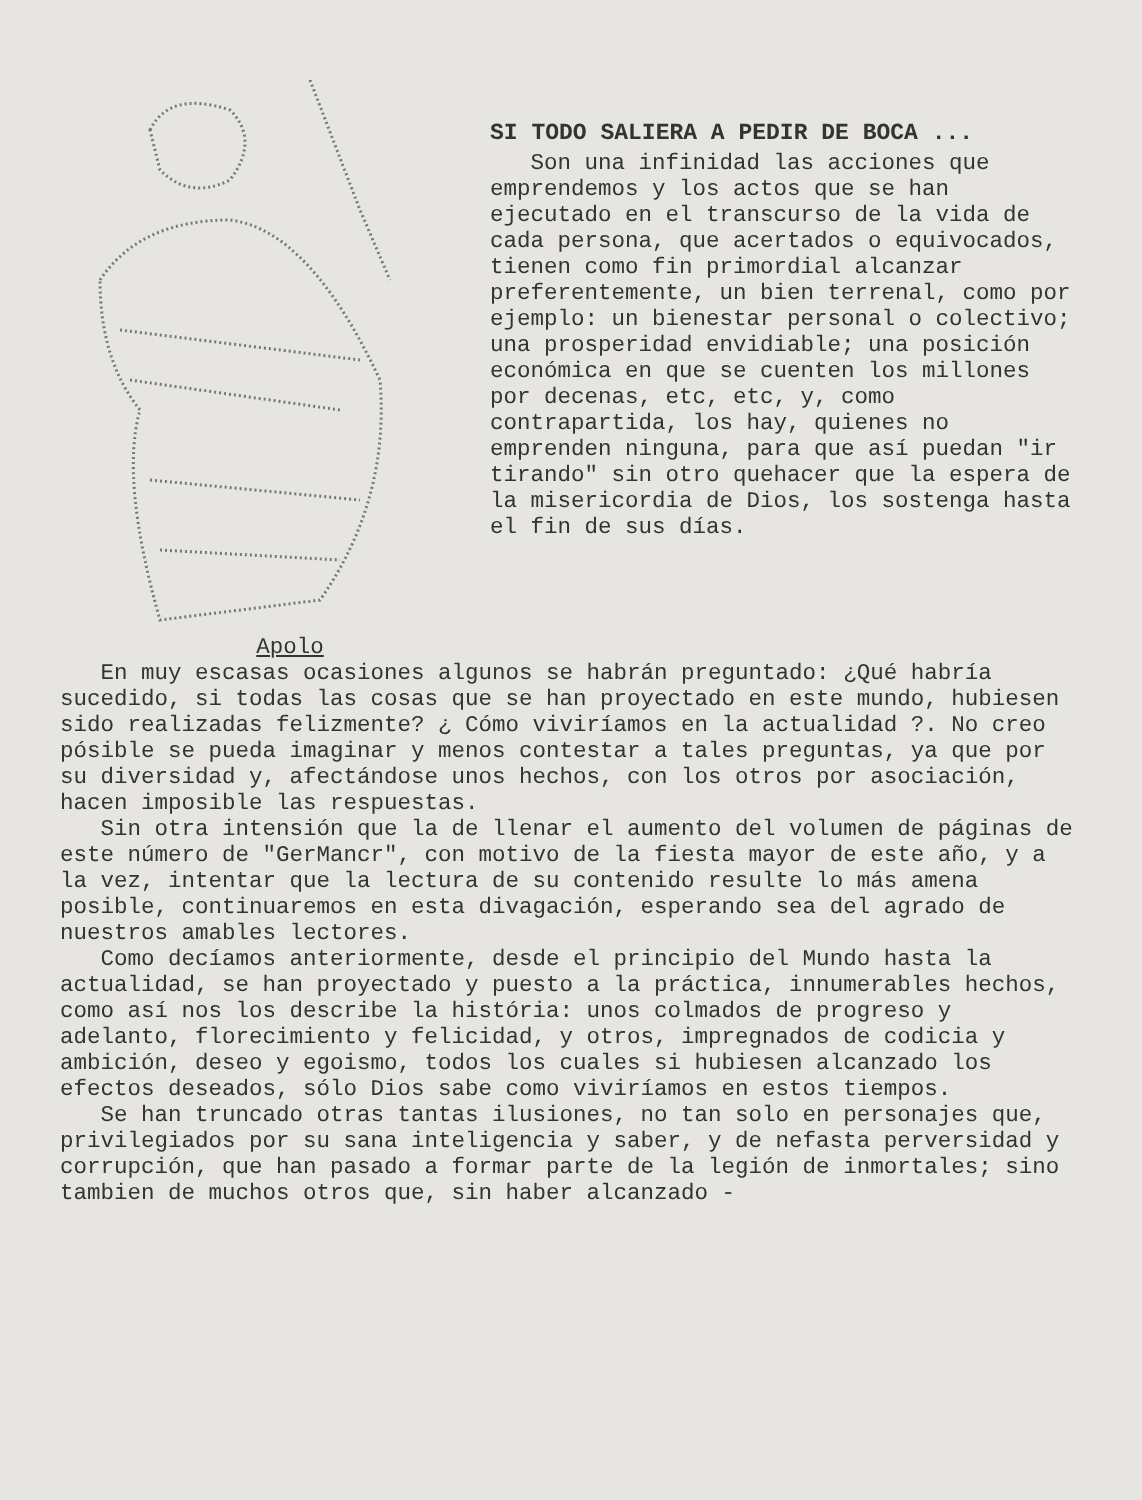Apolo
SI TODO SALIERA A PEDIR DE BOCA ...
Son una infinidad las acciones que emprendemos y los actos que se han ejecutado en el transcurso de la vida de cada persona, que acertados o equivocados, tienen como fin primordial alcanzar preferentemente, un bien terrenal, como por ejemplo: un bienestar personal o colectivo; una prosperidad envidiable; una posición económica en que se cuenten los millones por decenas, etc, etc, y, como contrapartida, los hay, quienes no emprenden ninguna, para que así puedan "ir tirando" sin otro quehacer que la espera de la misericordia de Dios, los sostenga hasta el fin de sus días.
En muy escasas ocasiones algunos se habrán preguntado: ¿Qué habría sucedido, si todas las cosas que se han proyectado en este mundo, hubiesen sido realizadas felizmente? ¿ Cómo viviríamos en la actualidad ?. No creo pósible se pueda imaginar y menos contestar a tales preguntas, ya que por su diversidad y, afectándose unos hechos, con los otros por asociación, hacen imposible las respuestas.
Sin otra intensión que la de llenar el aumento del volumen de páginas de este número de "GerMancr", con motivo de la fiesta mayor de este año, y a la vez, intentar que la lectura de su contenido resulte lo más amena posible, continuaremos en esta divagación, esperando sea del agrado de nuestros amables lectores.
Como decíamos anteriormente, desde el principio del Mundo hasta la actualidad, se han proyectado y puesto a la práctica, innumerables hechos, como así nos los describe la história: unos colmados de progreso y adelanto, florecimiento y felicidad, y otros, impregnados de codicia y ambición, deseo y egoismo, todos los cuales si hubiesen alcanzado los efectos deseados, sólo Dios sabe como viviríamos en estos tiempos.
Se han truncado otras tantas ilusiones, no tan solo en personajes que, privilegiados por su sana inteligencia y saber, y de nefasta perversidad y corrupción, que han pasado a formar parte de la legión de inmortales; sino tambien de muchos otros que, sin haber alcanzado -